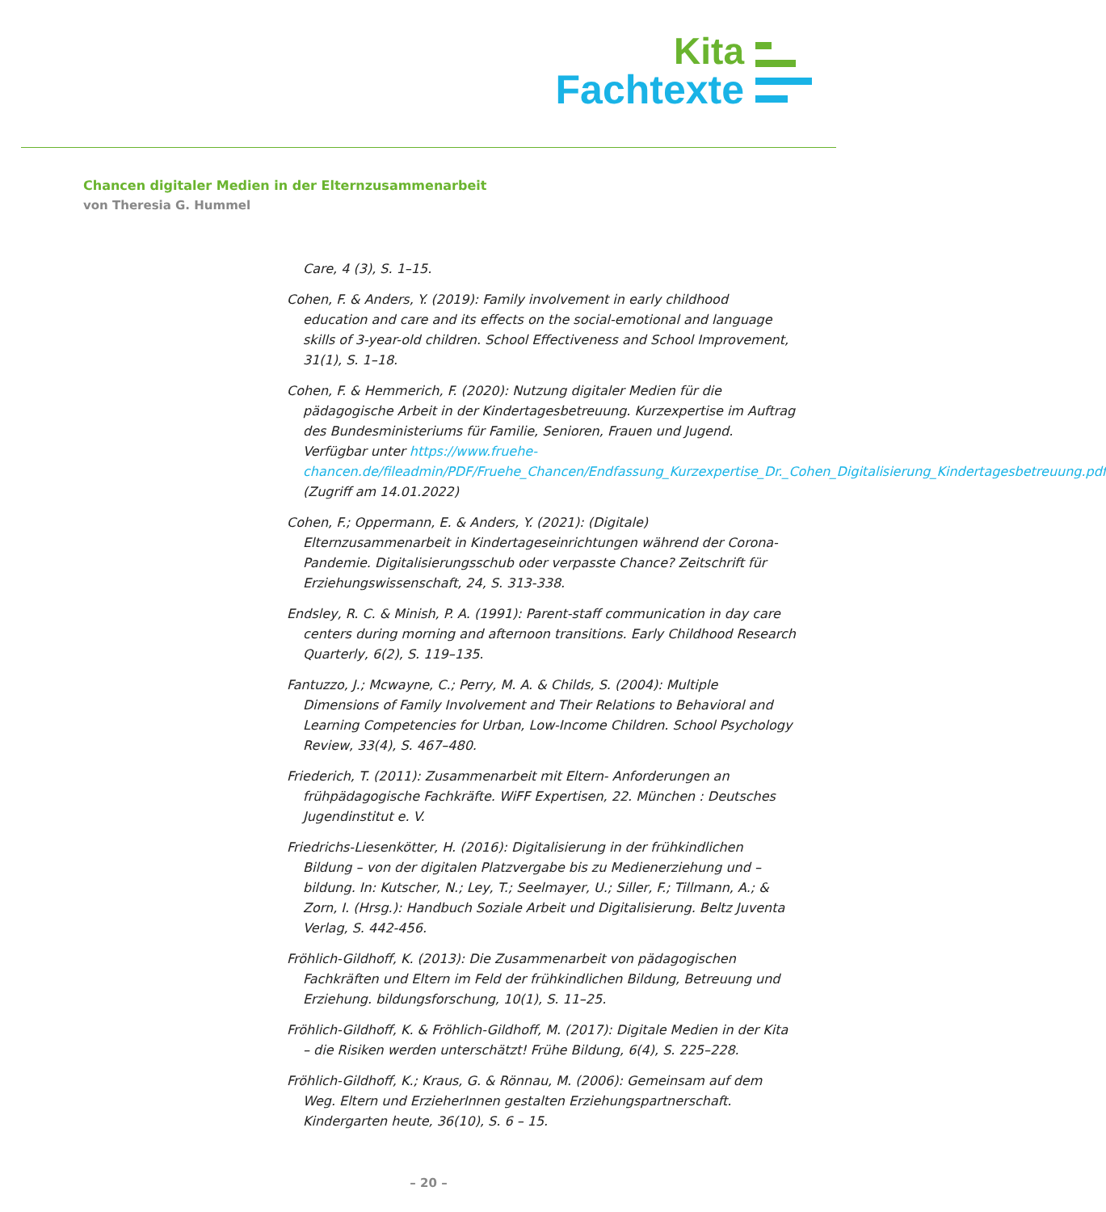Kita
Fachtexte
Chancen digitaler Medien in der Elternzusammenarbeit
von Theresia G. Hummel
Care, 4 (3), S. 1–15.
Cohen, F. & Anders, Y. (2019): Family involvement in early childhood education and care and its effects on the social-emotional and language skills of 3-year-old children. School Effectiveness and School Improvement, 31(1), S. 1–18.
Cohen, F. & Hemmerich, F. (2020): Nutzung digitaler Medien für die pädagogische Arbeit in der Kindertagesbetreuung. Kurzexpertise im Auftrag des Bundesministeriums für Familie, Senioren, Frauen und Jugend. Verfügbar unter https://www.fruehe-chancen.de/fileadmin/PDF/Fruehe_Chancen/Endfassung_Kurzexpertise_Dr._Cohen_Digitalisierung_Kindertagesbetreuung.pdf (Zugriff am 14.01.2022)
Cohen, F.; Oppermann, E. & Anders, Y. (2021): (Digitale) Elternzusammenarbeit in Kindertageseinrichtungen während der Corona-Pandemie. Digitalisierungsschub oder verpasste Chance? Zeitschrift für Erziehungswissenschaft, 24, S. 313-338.
Endsley, R. C. & Minish, P. A. (1991): Parent-staff communication in day care centers during morning and afternoon transitions. Early Childhood Research Quarterly, 6(2), S. 119–135.
Fantuzzo, J.; Mcwayne, C.; Perry, M. A. & Childs, S. (2004): Multiple Dimensions of Family Involvement and Their Relations to Behavioral and Learning Competencies for Urban, Low-Income Children. School Psychology Review, 33(4), S. 467–480.
Friederich, T. (2011): Zusammenarbeit mit Eltern- Anforderungen an frühpädagogische Fachkräfte. WiFF Expertisen, 22. München : Deutsches Jugendinstitut e. V.
Friedrichs-Liesenkötter, H. (2016): Digitalisierung in der frühkindlichen Bildung – von der digitalen Platzvergabe bis zu Medienerziehung und –bildung. In: Kutscher, N.; Ley, T.; Seelmayer, U.; Siller, F.; Tillmann, A.; & Zorn, I. (Hrsg.): Handbuch Soziale Arbeit und Digitalisierung. Beltz Juventa Verlag, S. 442-456.
Fröhlich-Gildhoff, K. (2013): Die Zusammenarbeit von pädagogischen Fachkräften und Eltern im Feld der frühkindlichen Bildung, Betreuung und Erziehung. bildungsforschung, 10(1), S. 11–25.
Fröhlich-Gildhoff, K. & Fröhlich-Gildhoff, M. (2017): Digitale Medien in der Kita – die Risiken werden unterschätzt! Frühe Bildung, 6(4), S. 225–228.
Fröhlich-Gildhoff, K.; Kraus, G. & Rönnau, M. (2006): Gemeinsam auf dem Weg. Eltern und ErzieherInnen gestalten Erziehungspartnerschaft. Kindergarten heute, 36(10), S. 6 – 15.
– 20 –